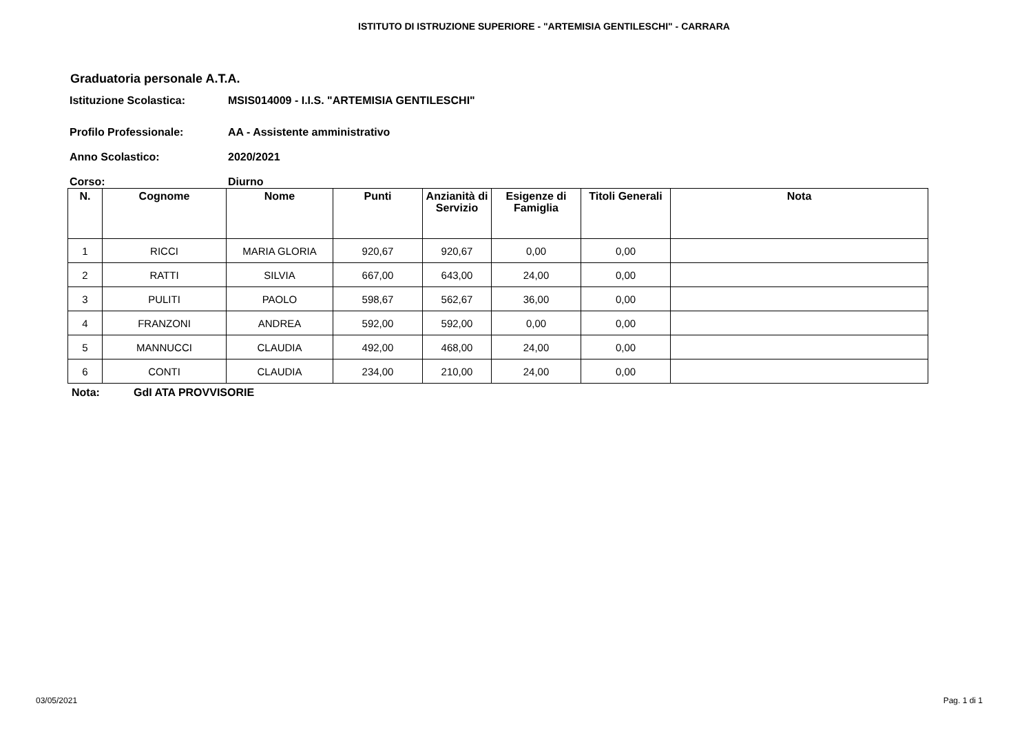ISTITUTO DI ISTRUZIONE SUPERIORE - "ARTEMISIA GENTILESCHI" - CARRARA
Graduatoria personale A.T.A.
Istituzione Scolastica: MSIS014009 - I.I.S. "ARTEMISIA GENTILESCHI"
Profilo Professionale: AA - Assistente amministrativo
Anno Scolastico: 2020/2021
Corso: Diurno
| N. | Cognome | Nome | Punti | Anzianità di Servizio | Esigenze di Famiglia | Titoli Generali | Nota |
| --- | --- | --- | --- | --- | --- | --- | --- |
| 1 | RICCI | MARIA GLORIA | 920,67 | 920,67 | 0,00 | 0,00 | |
| 2 | RATTI | SILVIA | 667,00 | 643,00 | 24,00 | 0,00 | |
| 3 | PULITI | PAOLO | 598,67 | 562,67 | 36,00 | 0,00 | |
| 4 | FRANZONI | ANDREA | 592,00 | 592,00 | 0,00 | 0,00 | |
| 5 | MANNUCCI | CLAUDIA | 492,00 | 468,00 | 24,00 | 0,00 | |
| 6 | CONTI | CLAUDIA | 234,00 | 210,00 | 24,00 | 0,00 | |
Nota: GdI ATA PROVVISORIE
03/05/2021 Pag. 1 di 1